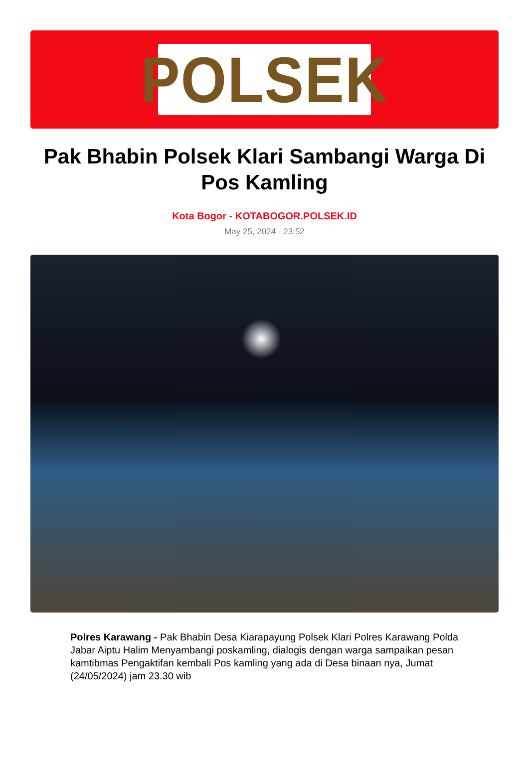POLSEK
Pak Bhabin Polsek Klari Sambangi Warga Di Pos Kamling
Kota Bogor - KOTABOGOR.POLSEK.ID
May 25, 2024 - 23:52
Polres Karawang - Pak Bhabin Desa Kiarapayung Polsek Klari Polres Karawang Polda Jabar Aiptu Halim Menyambangi poskamling, dialogis dengan warga sampaikan pesan kamtibmas Pengaktifan kembali Pos kamling yang ada di Desa binaan nya, Jumat (24/05/2024) jam 23.30 wib